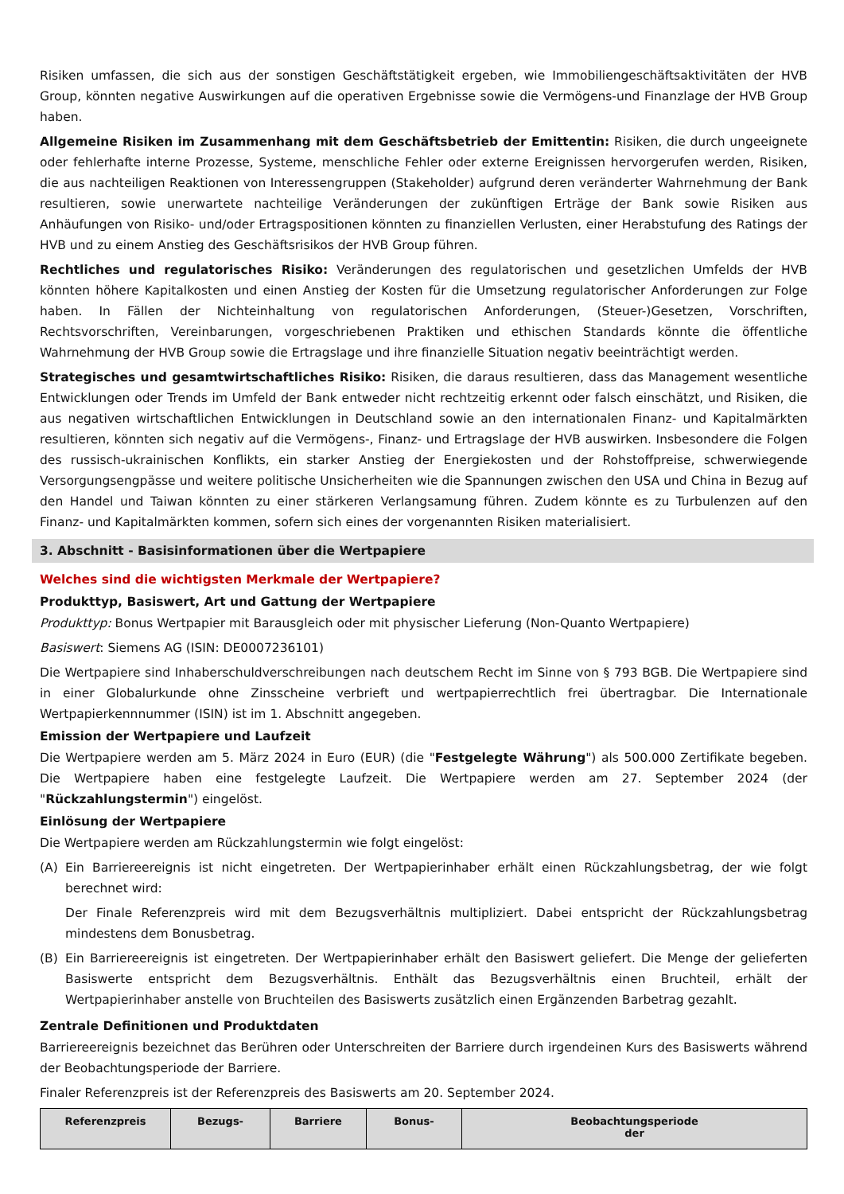Risiken umfassen, die sich aus der sonstigen Geschäftstätigkeit ergeben, wie Immobiliengeschäftsaktivitäten der HVB Group, könnten negative Auswirkungen auf die operativen Ergebnisse sowie die Vermögens-und Finanzlage der HVB Group haben.
Allgemeine Risiken im Zusammenhang mit dem Geschäftsbetrieb der Emittentin: Risiken, die durch ungeeignete oder fehlerhafte interne Prozesse, Systeme, menschliche Fehler oder externe Ereignissen hervorgerufen werden, Risiken, die aus nachteiligen Reaktionen von Interessengruppen (Stakeholder) aufgrund deren veränderter Wahrnehmung der Bank resultieren, sowie unerwartete nachteilige Veränderungen der zukünftigen Erträge der Bank sowie Risiken aus Anhäufungen von Risiko- und/oder Ertragspositionen könnten zu finanziellen Verlusten, einer Herabstufung des Ratings der HVB und zu einem Anstieg des Geschäftsrisikos der HVB Group führen.
Rechtliches und regulatorisches Risiko: Veränderungen des regulatorischen und gesetzlichen Umfelds der HVB könnten höhere Kapitalkosten und einen Anstieg der Kosten für die Umsetzung regulatorischer Anforderungen zur Folge haben. In Fällen der Nichteinhaltung von regulatorischen Anforderungen, (Steuer-)Gesetzen, Vorschriften, Rechtsvorschriften, Vereinbarungen, vorgeschriebenen Praktiken und ethischen Standards könnte die öffentliche Wahrnehmung der HVB Group sowie die Ertragslage und ihre finanzielle Situation negativ beeinträchtigt werden.
Strategisches und gesamtwirtschaftliches Risiko: Risiken, die daraus resultieren, dass das Management wesentliche Entwicklungen oder Trends im Umfeld der Bank entweder nicht rechtzeitig erkennt oder falsch einschätzt, und Risiken, die aus negativen wirtschaftlichen Entwicklungen in Deutschland sowie an den internationalen Finanz- und Kapitalmärkten resultieren, könnten sich negativ auf die Vermögens-, Finanz- und Ertragslage der HVB auswirken. Insbesondere die Folgen des russisch-ukrainischen Konflikts, ein starker Anstieg der Energiekosten und der Rohstoffpreise, schwerwiegende Versorgungsengpässe und weitere politische Unsicherheiten wie die Spannungen zwischen den USA und China in Bezug auf den Handel und Taiwan könnten zu einer stärkeren Verlangsamung führen. Zudem könnte es zu Turbulenzen auf den Finanz- und Kapitalmärkten kommen, sofern sich eines der vorgenannten Risiken materialisiert.
3. Abschnitt - Basisinformationen über die Wertpapiere
Welches sind die wichtigsten Merkmale der Wertpapiere?
Produkttyp, Basiswert, Art und Gattung der Wertpapiere
Produkttyp: Bonus Wertpapier mit Barausgleich oder mit physischer Lieferung (Non-Quanto Wertpapiere)
Basiswert: Siemens AG (ISIN: DE0007236101)
Die Wertpapiere sind Inhaberschuldverschreibungen nach deutschem Recht im Sinne von § 793 BGB. Die Wertpapiere sind in einer Globalurkunde ohne Zinsscheine verbrieft und wertpapierrechtlich frei übertragbar. Die Internationale Wertpapierkennnummer (ISIN) ist im 1. Abschnitt angegeben.
Emission der Wertpapiere und Laufzeit
Die Wertpapiere werden am 5. März 2024 in Euro (EUR) (die "Festgelegte Währung") als 500.000 Zertifikate begeben. Die Wertpapiere haben eine festgelegte Laufzeit. Die Wertpapiere werden am 27. September 2024 (der "Rückzahlungstermin") eingelöst.
Einlösung der Wertpapiere
Die Wertpapiere werden am Rückzahlungstermin wie folgt eingelöst:
(A) Ein Barriereereignis ist nicht eingetreten. Der Wertpapierinhaber erhält einen Rückzahlungsbetrag, der wie folgt berechnet wird:
Der Finale Referenzpreis wird mit dem Bezugsverhältnis multipliziert. Dabei entspricht der Rückzahlungsbetrag mindestens dem Bonusbetrag.
(B) Ein Barriereereignis ist eingetreten. Der Wertpapierinhaber erhält den Basiswert geliefert. Die Menge der gelieferten Basiswerte entspricht dem Bezugsverhältnis. Enthält das Bezugsverhältnis einen Bruchteil, erhält der Wertpapierinhaber anstelle von Bruchteilen des Basiswerts zusätzlich einen Ergänzenden Barbetrag gezahlt.
Zentrale Definitionen und Produktdaten
Barriereereignis bezeichnet das Berühren oder Unterschreiten der Barriere durch irgendeinen Kurs des Basiswerts während der Beobachtungsperiode der Barriere.
Finaler Referenzpreis ist der Referenzpreis des Basiswerts am 20. September 2024.
| Referenzpreis | Bezugs- | Barriere | Bonus- | Beobachtungsperiode der |
| --- | --- | --- | --- | --- |